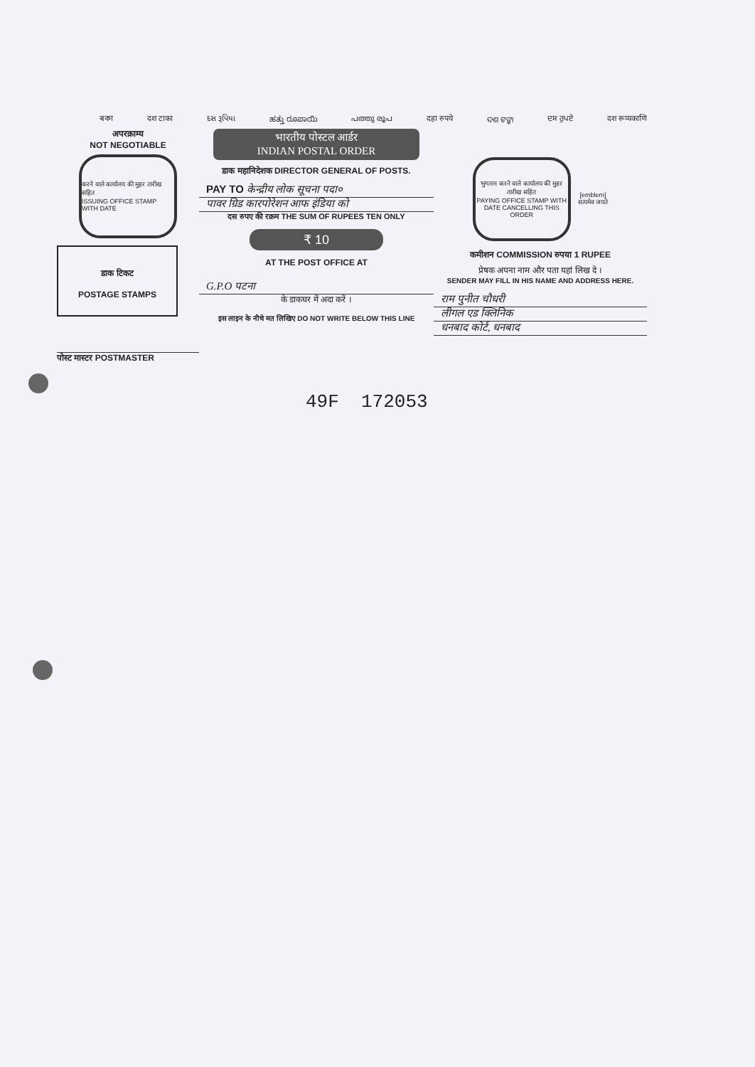ৰকা दश टाका દસ રૂપિયા ಹತ್ತು ರೂಪಾಯಿ പത്തു രൂപ दहा रुपये ଦଶ ଟଙ୍କା ਦਸ ਰੁਪਏ दश रूप्यकाणि
अपरक्राम्य
NOT NEGOTIABLE
करने वाले कार्यालय की मुहर तारीख सहित
ISSUING OFFICE STAMP WITH DATE
डाक टिकट
POSTAGE STAMPS
पोस्ट मास्टर POSTMASTER
भारतीय पोस्टल आर्डर
INDIAN POSTAL ORDER
डाक महानिदेशक DIRECTOR GENERAL OF POSTS.
PAY TO केन्द्रीय लोक सूचना पदा०
पावर ग्रिड कारपोरेशन आफ इंडिया को
दस रुपए की रक़म THE SUM OF RUPEES TEN ONLY
₹ 10
AT THE POST OFFICE AT
G.P.O पटना
के डाकघर में अदा करें ।
इस लाइन के नीचे मत लिखिए DO NOT WRITE BELOW THIS LINE
भुगतान करने वाले कार्यालय की मुहर तारीख सहित
PAYING OFFICE STAMP WITH DATE CANCELLING THIS ORDER
[emblem]
सत्यमेव जयते
कमीशन COMMISSION रुपया 1 RUPEE
प्रेषक अपना नाम और पता यहां लिख दे ।
SENDER MAY FILL IN HIS NAME AND ADDRESS HERE.
राम पुनीत चौधरी
लीगल एड क्लिनिक
धनबाद कोर्ट, धनबाद
49F 172053